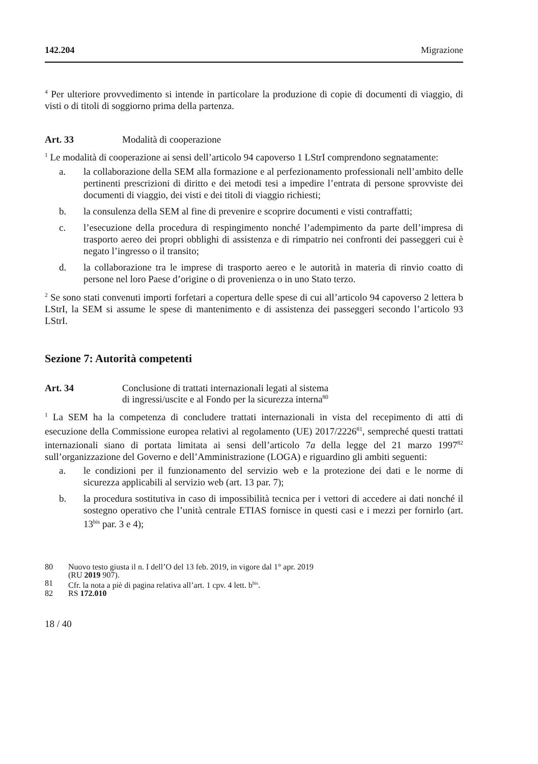142.204 Migrazione
<sup>4</sup> Per ulteriore provvedimento si intende in particolare la produzione di copie di documenti di viaggio, di visti o di titoli di soggiorno prima della partenza.
Art. 33 Modalità di cooperazione
<sup>1</sup> Le modalità di cooperazione ai sensi dell’articolo 94 capoverso 1 LStrI comprendono segnatamente:
a. la collaborazione della SEM alla formazione e al perfezionamento professionali nell’ambito delle pertinenti prescrizioni di diritto e dei metodi tesi a impedire l’entrata di persone sprovviste dei documenti di viaggio, dei visti e dei titoli di viaggio richiesti;
b. la consulenza della SEM al fine di prevenire e scoprire documenti e visti contraffatti;
c. l’esecuzione della procedura di respingimento nonché l’adempimento da parte dell’impresa di trasporto aereo dei propri obblighi di assistenza e di rimpatrio nei confronti dei passeggeri cui è negato l’ingresso o il transito;
d. la collaborazione tra le imprese di trasporto aereo e le autorità in materia di rinvio coatto di persone nel loro Paese d’origine o di provenienza o in uno Stato terzo.
<sup>2</sup> Se sono stati convenuti importi forfetari a copertura delle spese di cui all’articolo 94 capoverso 2 lettera b LStrI, la SEM si assume le spese di mantenimento e di assistenza dei passeggeri secondo l’articolo 93 LStrI.
Sezione 7: Autorità competenti
Art. 34 Conclusione di trattati internazionali legati al sistema
di ingressi/uscite e al Fondo per la sicurezza interna<sup>80</sup>
<sup>1</sup> La SEM ha la competenza di concludere trattati internazionali in vista del recepimento di atti di esecuzione della Commissione europea relativi al regolamento (UE) 2017/2226<sup>81</sup>, sempreché questi trattati internazionali siano di portata limitata ai sensi dell’articolo 7a della legge del 21 marzo 1997<sup>82</sup> sull’organizzazione del Governo e dell’Amministrazione (LOGA) e riguardino gli ambiti seguenti:
a. le condizioni per il funzionamento del servizio web e la protezione dei dati e le norme di sicurezza applicabili al servizio web (art. 13 par. 7);
b. la procedura sostitutiva in caso di impossibilità tecnica per i vettori di accedere ai dati nonché il sostegno operativo che l’unità centrale ETIAS fornisce in questi casi e i mezzi per fornirlo (art. 13<sup>bis</sup> par. 3 e 4);
80 Nuovo testo giusta il n. I dell’O del 13 feb. 2019, in vigore dal 1° apr. 2019
(RU 2019 907).
81 Cfr. la nota a piè di pagina relativa all’art. 1 cpv. 4 lett. b<sup>bis</sup>.
82 RS 172.010
18 / 40